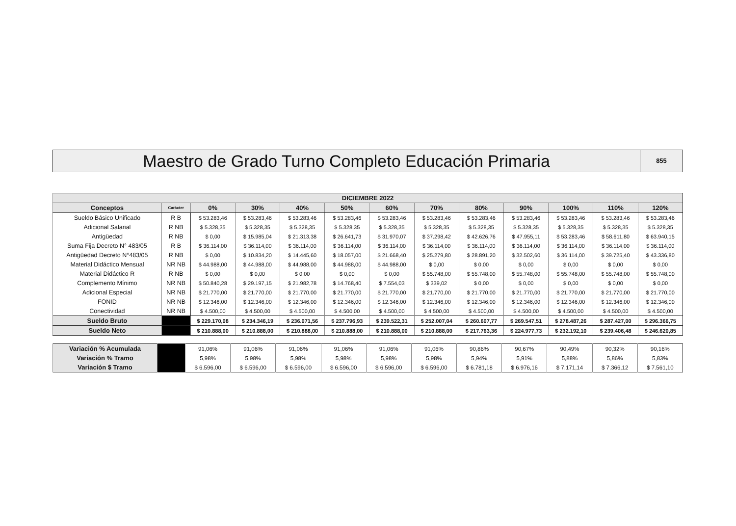Maestro de Grado Turno Completo Educación Primaria
855
| DICIEMBRE 2022 | | | | | | | | | | | | |
| --- | --- | --- | --- | --- | --- | --- | --- | --- | --- | --- | --- | --- |
| Conceptos | Carácter | 0% | 30% | 40% | 50% | 60% | 70% | 80% | 90% | 100% | 110% | 120% |
| Sueldo Básico Unificado | R B | $ 53.283,46 | $ 53.283,46 | $ 53.283,46 | $ 53.283,46 | $ 53.283,46 | $ 53.283,46 | $ 53.283,46 | $ 53.283,46 | $ 53.283,46 | $ 53.283,46 | $ 53.283,46 |
| Adicional Salarial | R NB | $ 5.328,35 | $ 5.328,35 | $ 5.328,35 | $ 5.328,35 | $ 5.328,35 | $ 5.328,35 | $ 5.328,35 | $ 5.328,35 | $ 5.328,35 | $ 5.328,35 | $ 5.328,35 |
| Antigüedad | R NB | $ 0,00 | $ 15.985,04 | $ 21.313,38 | $ 26.641,73 | $ 31.970,07 | $ 37.298,42 | $ 42.626,76 | $ 47.955,11 | $ 53.283,46 | $ 58.611,80 | $ 63.940,15 |
| Suma Fija Decreto N° 483/05 | R B | $ 36.114,00 | $ 36.114,00 | $ 36.114,00 | $ 36.114,00 | $ 36.114,00 | $ 36.114,00 | $ 36.114,00 | $ 36.114,00 | $ 36.114,00 | $ 36.114,00 | $ 36.114,00 |
| Antigüedad Decreto N°483/05 | R NB | $ 0,00 | $ 10.834,20 | $ 14.445,60 | $ 18.057,00 | $ 21.668,40 | $ 25.279,80 | $ 28.891,20 | $ 32.502,60 | $ 36.114,00 | $ 39.725,40 | $ 43.336,80 |
| Material Didáctico Mensual | NR NB | $ 44.988,00 | $ 44.988,00 | $ 44.988,00 | $ 44.988,00 | $ 44.988,00 | $ 0,00 | $ 0,00 | $ 0,00 | $ 0,00 | $ 0,00 | $ 0,00 |
| Material Didáctico R | R NB | $ 0,00 | $ 0,00 | $ 0,00 | $ 0,00 | $ 0,00 | $ 55.748,00 | $ 55.748,00 | $ 55.748,00 | $ 55.748,00 | $ 55.748,00 | $ 55.748,00 |
| Complemento Mínimo | NR NB | $ 50.840,28 | $ 29.197,15 | $ 21.982,78 | $ 14.768,40 | $ 7.554,03 | $ 339,02 | $ 0,00 | $ 0,00 | $ 0,00 | $ 0,00 | $ 0,00 |
| Adicional Especial | NR NB | $ 21.770,00 | $ 21.770,00 | $ 21.770,00 | $ 21.770,00 | $ 21.770,00 | $ 21.770,00 | $ 21.770,00 | $ 21.770,00 | $ 21.770,00 | $ 21.770,00 | $ 21.770,00 |
| FONID | NR NB | $ 12.346,00 | $ 12.346,00 | $ 12.346,00 | $ 12.346,00 | $ 12.346,00 | $ 12.346,00 | $ 12.346,00 | $ 12.346,00 | $ 12.346,00 | $ 12.346,00 | $ 12.346,00 |
| Conectividad | NR NB | $ 4.500,00 | $ 4.500,00 | $ 4.500,00 | $ 4.500,00 | $ 4.500,00 | $ 4.500,00 | $ 4.500,00 | $ 4.500,00 | $ 4.500,00 | $ 4.500,00 | $ 4.500,00 |
| Sueldo Bruto | | $ 229.170,08 | $ 234.346,19 | $ 236.071,56 | $ 237.796,93 | $ 239.522,31 | $ 252.007,04 | $ 260.607,77 | $ 269.547,51 | $ 278.487,26 | $ 287.427,00 | $ 296.366,75 |
| Sueldo Neto | | $ 210.888,00 | $ 210.888,00 | $ 210.888,00 | $ 210.888,00 | $ 210.888,00 | $ 210.888,00 | $ 217.763,36 | $ 224.977,73 | $ 232.192,10 | $ 239.406,48 | $ 246.620,85 |
| Variación % Acumulada | | 91,06% | 91,06% | 91,06% | 91,06% | 91,06% | 91,06% | 90,86% | 90,67% | 90,49% | 90,32% | 90,16% |
| Variación % Tramo | | 5,98% | 5,98% | 5,98% | 5,98% | 5,98% | 5,98% | 5,94% | 5,91% | 5,88% | 5,86% | 5,83% |
| Variación $ Tramo | | $ 6.596,00 | $ 6.596,00 | $ 6.596,00 | $ 6.596,00 | $ 6.596,00 | $ 6.596,00 | $ 6.781,18 | $ 6.976,16 | $ 7.171,14 | $ 7.366,12 | $ 7.561,10 |